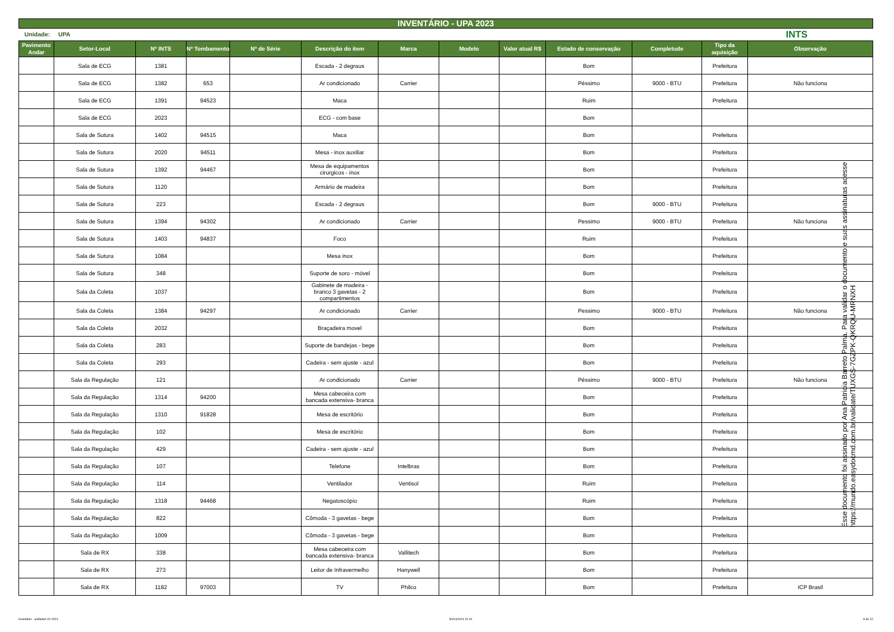INVENTÁRIO - UPA 2023
Unidade: UPA INTS
| Pavimento Andar | Setor-Local | Nº INTS | Nº Tombamento | Nº de Série | Descrição do item | Marca | Modelo | Valor atual R$ | Estado de conservação | Completude | Tipo da aquisição | Observação |
| --- | --- | --- | --- | --- | --- | --- | --- | --- | --- | --- | --- | --- |
| | Sala de ECG | 1381 | | | Escada - 2 degraus | | | | Bom | | Prefeitura | |
| | Sala de ECG | 1382 | 653 | | Ar condicionado | Carrier | | | Péssimo | 9000 - BTU | Prefeitura | Não funciona |
| | Sala de ECG | 1391 | 94523 | | Maca | | | | Ruim | | Prefeitura | |
| | Sala de ECG | 2023 | | | ECG - com base | | | | Bom | | | |
| | Sala de Sutura | 1402 | 94515 | | Maca | | | | Bom | | Prefeitura | |
| | Sala de Sutura | 2020 | 94511 | | Mesa - inox auxiliar | | | | Bom | | Prefeitura | |
| | Sala de Sutura | 1392 | 94467 | | Mesa de equipamentos cirurgicos - inox | | | | Bom | | Prefeitura | |
| | Sala de Sutura | 1120 | | | Armário de madeira | | | | Bom | | Prefeitura | |
| | Sala de Sutura | 223 | | | Escada - 2 degraus | | | | Bom | 9000 - BTU | Prefeitura | |
| | Sala de Sutura | 1394 | 94302 | | Ar condicionado | Carrier | | | Pessimo | 9000 - BTU | Prefeitura | Não funciona |
| | Sala de Sutura | 1403 | 94837 | | Foco | | | | Ruim | | Prefeitura | |
| | Sala de Sutura | 1084 | | | Mesa inox | | | | Bom | | Prefeitura | |
| | Sala de Sutura | 348 | | | Suporte de soro - móvel | | | | Bom | | Prefeitura | |
| | Sala da Coleta | 1037 | | | Gabinete de madeira - branco 3 gavetas - 2 compartimentos | | | | Bom | | Prefeitura | |
| | Sala da Coleta | 1384 | 94297 | | Ar condicionado | Carrier | | | Pessimo | 9000 - BTU | Prefeitura | Não funciona |
| | Sala da Coleta | 2032 | | | Braçadeira movel | | | | Bom | | Prefeitura | |
| | Sala da Coleta | 283 | | | Suporte de bandejas - bege | | | | Bom | | Prefeitura | |
| | Sala da Coleta | 293 | | | Cadeira - sem ajuste - azul | | | | Bom | | Prefeitura | |
| | Sala da Regulação | 121 | | | Ar condicionado | Carrier | | | Péssimo | 9000 - BTU | Prefeitura | Não funciona |
| | Sala da Regulação | 1314 | 94200 | | Mesa cabeceira com bancada extensiva- branca | | | | Bom | | Prefeitura | |
| | Sala da Regulação | 1310 | 91828 | | Mesa de escritório | | | | Bom | | Prefeitura | |
| | Sala da Regulação | 102 | | | Mesa de escritório | | | | Bom | | Prefeitura | |
| | Sala da Regulação | 429 | | | Cadeira - sem ajuste - azul | | | | Bom | | Prefeitura | |
| | Sala da Regulação | 107 | | | Telefone | Intelbras | | | Bom | | Prefeitura | |
| | Sala da Regulação | 114 | | | Ventilador | Ventisol | | | Ruim | | Prefeitura | |
| | Sala da Regulação | 1318 | 94468 | | Negatoscópio | | | | Ruim | | Prefeitura | |
| | Sala da Regulação | 822 | | | Cômoda - 3 gavetas - bege | | | | Bom | | Prefeitura | |
| | Sala da Regulação | 1009 | | | Cômoda - 3 gavetas - bege | | | | Bom | | Prefeitura | |
| | Sala de RX | 338 | | | Mesa cabeceira com bancada extensiva- branca | Vallitech | | | Bom | | Prefeitura | |
| | Sala de RX | 273 | | | Leitor de Infravermelho | Hanywell | | | Bom | | Prefeitura | |
| | Sala de RX | 1182 | 97003 | | TV | Philco | | | Bom | | Prefeitura | ICP Brasil |
Esse documento foi assinado por Ana Patricia Barreto Palma. Para validar o documento e suas assinaturas acesse https://mundo.easydocmd.com.br/validate/TUXGS-7GZPK-QKRQU-MRNXH
Inventário - unidades 02-2024 30/04/2024 10:10 8 de 22